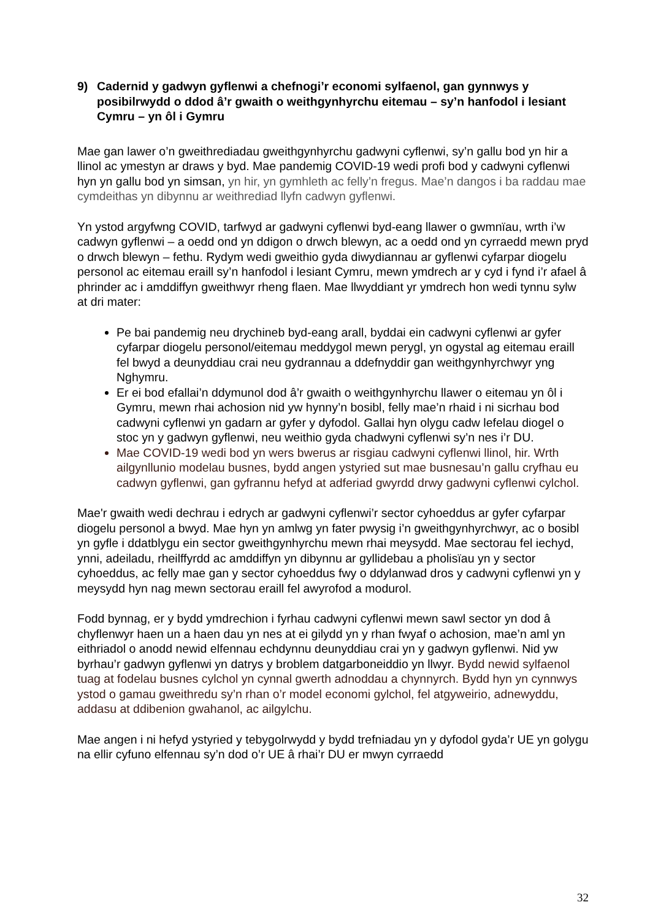9) Cadernid y gadwyn gyflenwi a chefnogi’r economi sylfaenol, gan gynnwys y posibilrwydd o ddod â’r gwaith o weithgynhyrchu eitemau – sy’n hanfodol i lesiant Cymru – yn ôl i Gymru
Mae gan lawer o’n gweithrediadau gweithgynhyrchu gadwyni cyflenwi, sy’n gallu bod yn hir a llinol ac ymestyn ar draws y byd. Mae pandemig COVID-19 wedi profi bod y cadwyni cyflenwi hyn yn gallu bod yn simsan, yn hir, yn gymhleth ac felly’n fregus. Mae’n dangos i ba raddau mae cymdeithas yn dibynnu ar weithrediad llyfn cadwyn gyflenwi.
Yn ystod argyfwng COVID, tarfwyd ar gadwyni cyflenwi byd-eang llawer o gwmnïau, wrth i’w cadwyn gyflenwi – a oedd ond yn ddigon o drwch blewyn, ac a oedd ond yn cyrraedd mewn pryd o drwch blewyn – fethu. Rydym wedi gweithio gyda diwydiannau ar gyflenwi cyfarpar diogelu personol ac eitemau eraill sy’n hanfodol i lesiant Cymru, mewn ymdrech ar y cyd i fynd i’r afael â phrinder ac i amddiffyn gweithwyr rheng flaen. Mae llwyddiant yr ymdrech hon wedi tynnu sylw at dri mater:
Pe bai pandemig neu drychineb byd-eang arall, byddai ein cadwyni cyflenwi ar gyfer cyfarpar diogelu personol/eitemau meddygol mewn perygl, yn ogystal ag eitemau eraill fel bwyd a deunyddiau crai neu gydrannau a ddefnyddir gan weithgynhyrchwyr yng Nghymru.
Er ei bod efallai’n ddymunol dod â’r gwaith o weithgynhyrchu llawer o eitemau yn ôl i Gymru, mewn rhai achosion nid yw hynny’n bosibl, felly mae’n rhaid i ni sicrhau bod cadwyni cyflenwi yn gadarn ar gyfer y dyfodol. Gallai hyn olygu cadw lefelau diogel o stoc yn y gadwyn gyflenwi, neu weithio gyda chadwyni cyflenwi sy’n nes i’r DU.
Mae COVID-19 wedi bod yn wers bwerus ar risgiau cadwyni cyflenwi llinol, hir. Wrth ailgynllunio modelau busnes, bydd angen ystyried sut mae busnesau’n gallu cryfhau eu cadwyn gyflenwi, gan gyfrannu hefyd at adferiad gwyrdd drwy gadwyni cyflenwi cylchol.
Mae'r gwaith wedi dechrau i edrych ar gadwyni cyflenwi’r sector cyhoeddus ar gyfer cyfarpar diogelu personol a bwyd. Mae hyn yn amlwg yn fater pwysig i’n gweithgynhyrchwyr, ac o bosibl yn gyfle i ddatblygu ein sector gweithgynhyrchu mewn rhai meysydd. Mae sectorau fel iechyd, ynni, adeiladu, rheilffyrdd ac amddiffyn yn dibynnu ar gyllidebau a pholisïau yn y sector cyhoeddus, ac felly mae gan y sector cyhoeddus fwy o ddylanwad dros y cadwyni cyflenwi yn y meysydd hyn nag mewn sectorau eraill fel awyrofod a modurol.
Fodd bynnag, er y bydd ymdrechion i fyrhau cadwyni cyflenwi mewn sawl sector yn dod â chyflenwyr haen un a haen dau yn nes at ei gilydd yn y rhan fwyaf o achosion, mae’n aml yn eithriadol o anodd newid elfennau echdynnu deunyddiau crai yn y gadwyn gyflenwi. Nid yw byrhau’r gadwyn gyflenwi yn datrys y broblem datgarboneiddio yn llwyr. Bydd newid sylfaenol tuag at fodelau busnes cylchol yn cynnal gwerth adnoddau a chynnyrch. Bydd hyn yn cynnwys ystod o gamau gweithredu sy’n rhan o’r model economi gylchol, fel atgyweirio, adnewyddu, addasu at ddibenion gwahanol, ac ailgylchu.
Mae angen i ni hefyd ystyried y tebygolrwydd y bydd trefniadau yn y dyfodol gyda’r UE yn golygu na ellir cyfuno elfennau sy’n dod o’r UE â rhai’r DU er mwyn cyrraedd
32